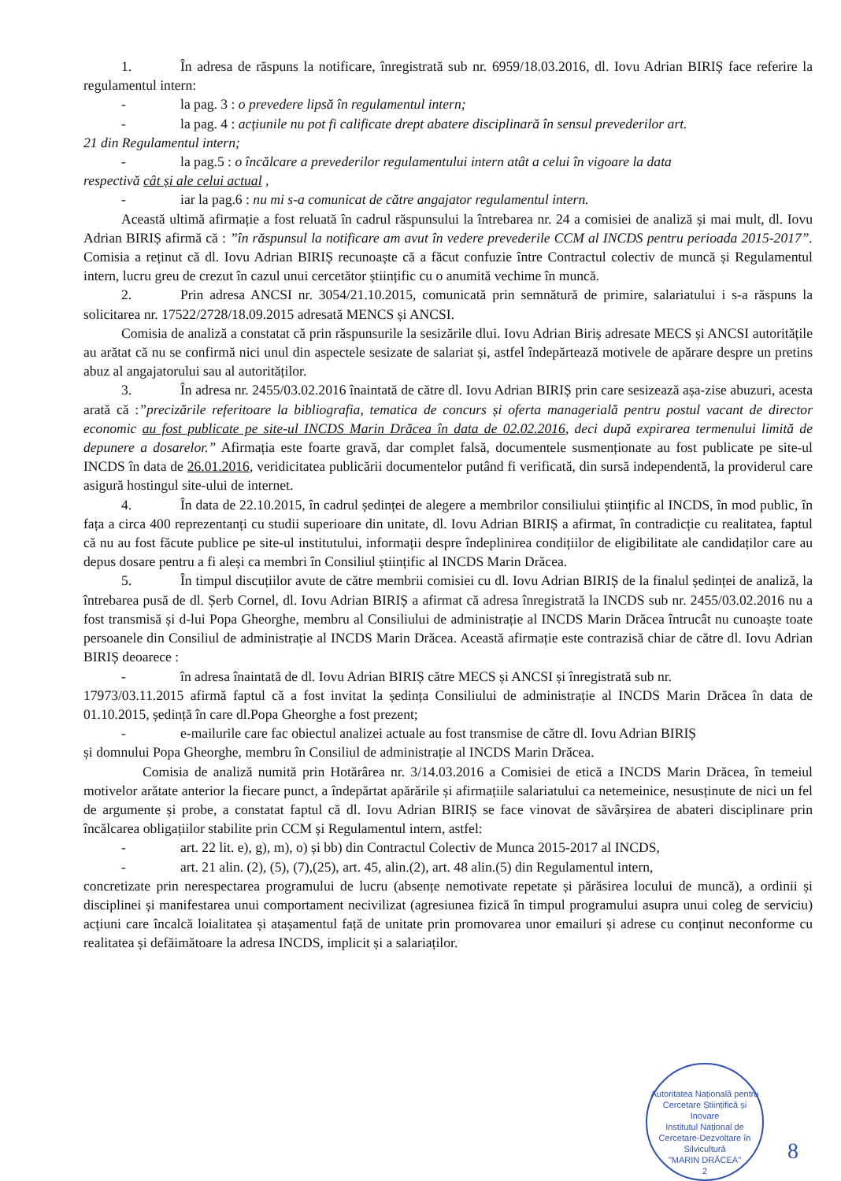1. În adresa de răspuns la notificare, înregistrată sub nr. 6959/18.03.2016, dl. Iovu Adrian BIRIȘ face referire la regulamentul intern:
- la pag. 3 : o prevedere lipsă în regulamentul intern;
- la pag. 4 : acțiunile nu pot fi calificate drept abatere disciplinară în sensul prevederilor art.
21 din Regulamentul intern;
- la pag.5 : o încălcare a prevederilor regulamentului intern atât a celui în vigoare la data
respectivă cât și ale celui actual ,
- iar la pag.6 : nu mi s-a comunicat de către angajator regulamentul intern.
Această ultimă afirmație a fost reluată în cadrul răspunsului la întrebarea nr. 24 a comisiei de analiză și mai mult, dl. Iovu Adrian BIRIȘ afirmă că : ”în răspunsul la notificare am avut în vedere prevederile CCM al INCDS pentru perioada 2015-2017”. Comisia a reținut că dl. Iovu Adrian BIRIȘ recunoaște că a făcut confuzie între Contractul colectiv de muncă și Regulamentul intern, lucru greu de crezut în cazul unui cercetător științific cu o anumită vechime în muncă.
2. Prin adresa ANCSI nr. 3054/21.10.2015, comunicată prin semnătură de primire, salariatului i s-a răspuns la solicitarea nr. 17522/2728/18.09.2015 adresată MENCS și ANCSI.
Comisia de analiză a constatat că prin răspunsurile la sesizările dlui. Iovu Adrian Biriș adresate MECS și ANCSI autoritățile au arătat că nu se confirmă nici unul din aspectele sesizate de salariat și, astfel îndepărtează motivele de apărare despre un pretins abuz al angajatorului sau al autorităților.
3. În adresa nr. 2455/03.02.2016 înaintată de către dl. Iovu Adrian BIRIȘ prin care sesizează așa-zise abuzuri, acesta arată că :”precizările referitoare la bibliografia, tematica de concurs și oferta managerială pentru postul vacant de director economic au fost publicate pe site-ul INCDS Marin Drăcea în data de 02.02.2016, deci după expirarea termenului limită de depunere a dosarelor.” Afirmația este foarte gravă, dar complet falsă, documentele susmenționate au fost publicate pe site-ul INCDS în data de 26.01.2016, veridicitatea publicării documentelor putând fi verificată, din sursă independentă, la providerul care asigură hostingul site-ului de internet.
4. În data de 22.10.2015, în cadrul ședinței de alegere a membrilor consiliului științific al INCDS, în mod public, în fața a circa 400 reprezentanți cu studii superioare din unitate, dl. Iovu Adrian BIRIȘ a afirmat, în contradicție cu realitatea, faptul că nu au fost făcute publice pe site-ul institutului, informații despre îndeplinirea condițiilor de eligibilitate ale candidaților care au depus dosare pentru a fi aleși ca membri în Consiliul științific al INCDS Marin Drăcea.
5. În timpul discuțiilor avute de către membrii comisiei cu dl. Iovu Adrian BIRIȘ de la finalul ședinței de analiză, la întrebarea pusă de dl. Șerb Cornel, dl. Iovu Adrian BIRIȘ a afirmat că adresa înregistrată la INCDS sub nr. 2455/03.02.2016 nu a fost transmisă și d-lui Popa Gheorghe, membru al Consiliului de administrație al INCDS Marin Drăcea întrucât nu cunoaște toate persoanele din Consiliul de administrație al INCDS Marin Drăcea. Această afirmație este contrazisă chiar de către dl. Iovu Adrian BIRIȘ deoarece :
- în adresa înaintată de dl. Iovu Adrian BIRIȘ către MECS și ANCSI și înregistrată sub nr.
17973/03.11.2015 afirmă faptul că a fost invitat la ședința Consiliului de administrație al INCDS Marin Drăcea în data de 01.10.2015, ședință în care dl.Popa Gheorghe a fost prezent;
- e-mailurile care fac obiectul analizei actuale au fost transmise de către dl. Iovu Adrian BIRIȘ
și domnului Popa Gheorghe, membru în Consiliul de administrație al INCDS Marin Drăcea.
Comisia de analiză numită prin Hotărârea nr. 3/14.03.2016 a Comisiei de etică a INCDS Marin Drăcea, în temeiul motivelor arătate anterior la fiecare punct, a îndepărtat apărările și afirmațiile salariatului ca netemeinice, nesusținute de nici un fel de argumente și probe, a constatat faptul că dl. Iovu Adrian BIRIȘ se face vinovat de săvârșirea de abateri disciplinare prin încălcarea obligațiilor stabilite prin CCM și Regulamentul intern, astfel:
- art. 22 lit. e), g), m), o) și bb) din Contractul Colectiv de Munca 2015-2017 al INCDS,
- art. 21 alin. (2), (5), (7),(25), art. 45, alin.(2), art. 48 alin.(5) din Regulamentul intern,
concretizate prin nerespectarea programului de lucru (absențe nemotivate repetate și părăsirea locului de muncă), a ordinii și disciplinei și manifestarea unui comportament necivilizat (agresiunea fizică în timpul programului asupra unui coleg de serviciu) acțiuni care încalcă loialitatea și atașamentul față de unitate prin promovarea unor emailuri și adrese cu conținut neconforme cu realitatea și defăimătoare la adresa INCDS, implicit și a salariaților.
Autoritatea Națională pentru Cercetare Științifică și Inovare
Institutul Național de Cercetare-Dezvoltare în Silvicultură
"MARIN DRĂCEA"
2
8